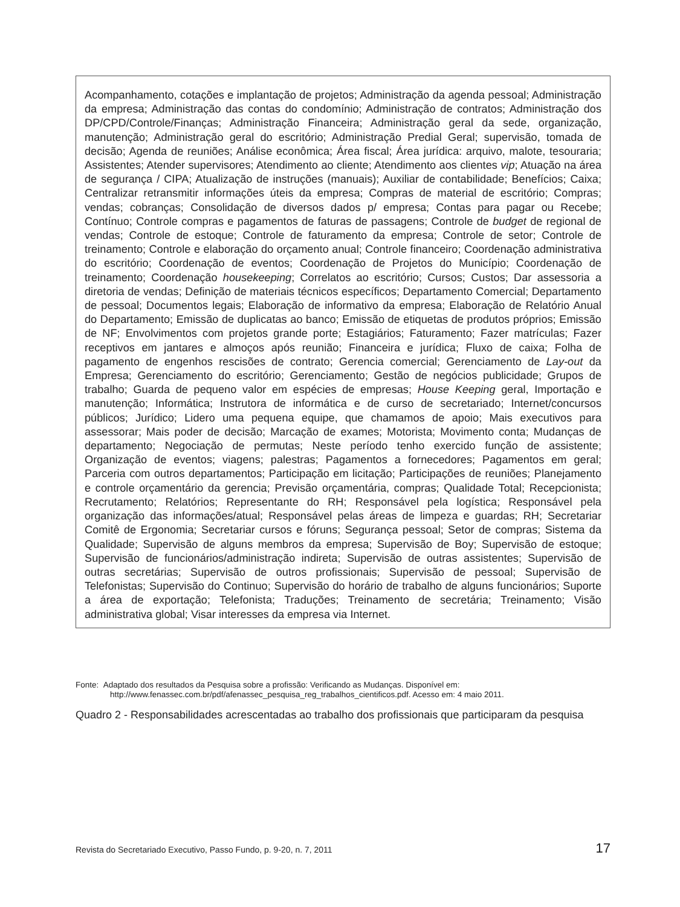| Acompanhamento, cotações e implantação de projetos; Administração da agenda pessoal; Administração da empresa; Administração das contas do condomínio; Administração de contratos; Administração dos DP/CPD/Controle/Finanças; Administração Financeira; Administração geral da sede, organização, manutenção; Administração geral do escritório; Administração Predial Geral; supervisão, tomada de decisão; Agenda de reuniões; Análise econômica; Área fiscal; Área jurídica: arquivo, malote, tesouraria; Assistentes; Atender supervisores; Atendimento ao cliente; Atendimento aos clientes vip ; Atuação na área de segurança / CIPA; Atualização de instruções (manuais); Auxiliar de contabilidade; Benefícios; Caixa; Centralizar retransmitir informações úteis da empresa; Compras de material de escritório; Compras; vendas; cobranças; Consolidação de diversos dados p/ empresa; Contas para pagar ou Recebe; Contínuo; Controle compras e pagamentos de faturas de passagens; Controle de budget de regional de vendas; Controle de estoque; Controle de faturamento da empresa; Controle de setor; Controle de treinamento; Controle e elaboração do orçamento anual; Controle financeiro; Coordenação administrativa do escritório; Coordenação de eventos; Coordenação de Projetos do Município; Coordenação de treinamento; Coordenação housekeeping ; Correlatos ao escritório; Cursos; Custos; Dar assessoria a diretoria de vendas; Definição de materiais técnicos específicos; Departamento Comercial; Departamento de pessoal; Documentos legais; Elaboração de informativo da empresa; Elaboração de Relatório Anual do Departamento; Emissão de duplicatas ao banco; Emissão de etiquetas de produtos próprios; Emissão de NF; Envolvimentos com projetos grande porte; Estagiários; Faturamento; Fazer matrículas; Fazer receptivos em jantares e almoços após reunião; Financeira e jurídica; Fluxo de caixa; Folha de pagamento de engenhos rescisões de contrato; Gerencia comercial; Gerenciamento de Lay-out da Empresa; Gerenciamento do escritório; Gerenciamento; Gestão de negócios publicidade; Grupos de trabalho; Guarda de pequeno valor em espécies de empresas; House Keeping geral, Importação e manutenção; Informática; Instrutora de informática e de curso de secretariado; Internet/concursos públicos; Jurídico; Lidero uma pequena equipe, que chamamos de apoio; Mais executivos para assessorar; Mais poder de decisão; Marcação de exames; Motorista; Movimento conta; Mudanças de departamento; Negociação de permutas; Neste período tenho exercido função de assistente; Organização de eventos; viagens; palestras; Pagamentos a fornecedores; Pagamentos em geral; Parceria com outros departamentos; Participação em licitação; Participações de reuniões; Planejamento e controle orçamentário da gerencia; Previsão orçamentária, compras; Qualidade Total; Recepcionista; Recrutamento; Relatórios; Representante do RH; Responsável pela logística; Responsável pela organização das informações/atual; Responsável pelas áreas de limpeza e guardas; RH; Secretariar Comitê de Ergonomia; Secretariar cursos e fóruns; Segurança pessoal; Setor de compras; Sistema da Qualidade; Supervisão de alguns membros da empresa; Supervisão de Boy; Supervisão de estoque; Supervisão de funcionários/administração indireta; Supervisão de outras assistentes; Supervisão de outras secretárias; Supervisão de outros profissionais; Supervisão de pessoal; Supervisão de Telefonistas; Supervisão do Continuo; Supervisão do horário de trabalho de alguns funcionários; Suporte a área de exportação; Telefonista; Traduções; Treinamento de secretária; Treinamento; Visão administrativa global; Visar interesses da empresa via Internet. |
Fonte: Adaptado dos resultados da Pesquisa sobre a profissão: Verificando as Mudanças. Disponível em: http://www.fenassec.com.br/pdf/afenassec_pesquisa_reg_trabalhos_cientificos.pdf. Acesso em: 4 maio 2011.
Quadro 2 - Responsabilidades acrescentadas ao trabalho dos profissionais que participaram da pesquisa
Revista do Secretariado Executivo, Passo Fundo, p. 9-20, n. 7, 2011 17